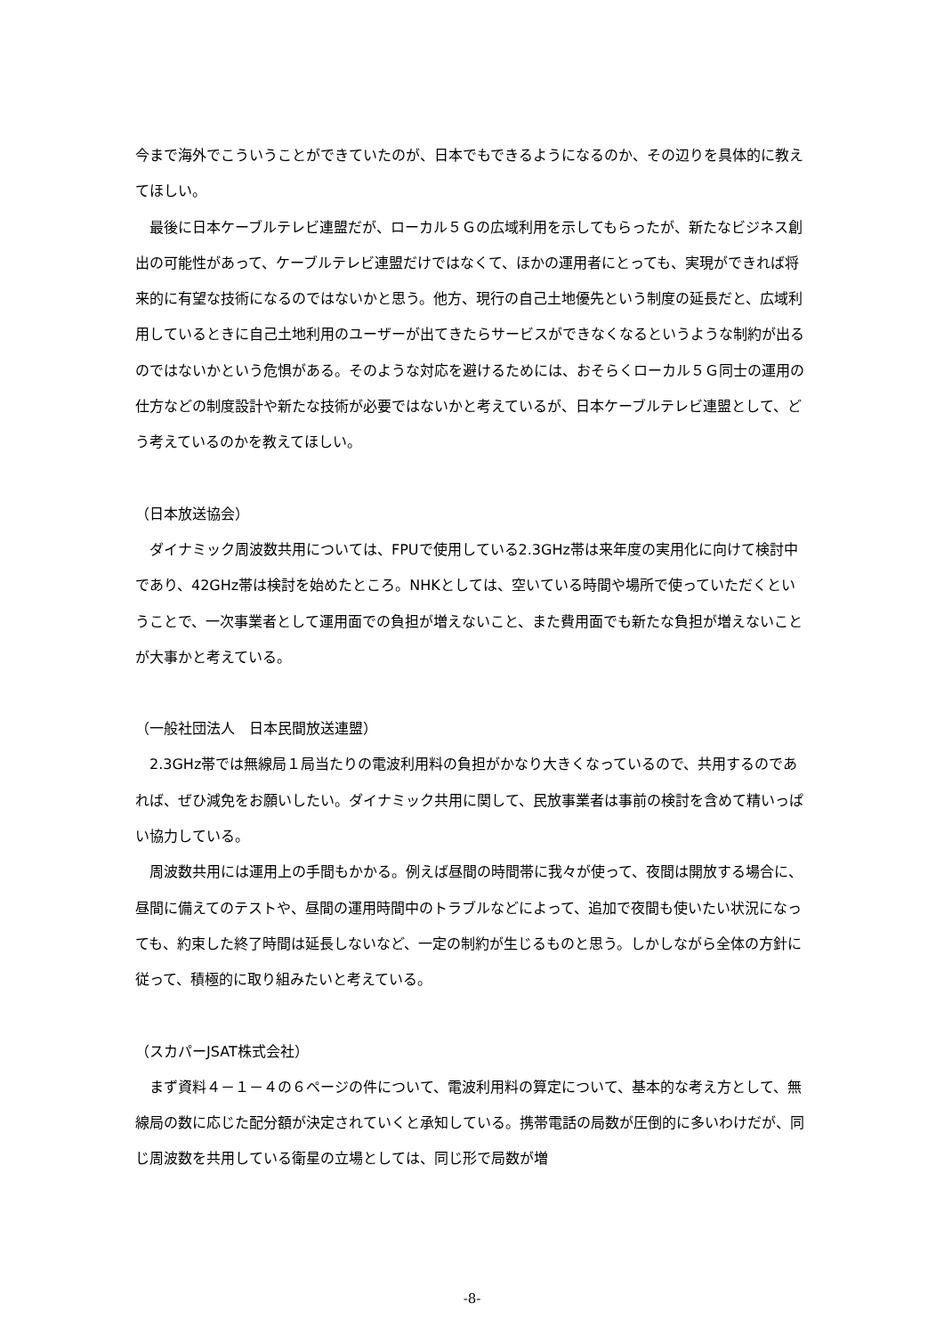今まで海外でこういうことができていたのが、日本でもできるようになるのか、その辺りを具体的に教えてほしい。
　最後に日本ケーブルテレビ連盟だが、ローカル５Ｇの広域利用を示してもらったが、新たなビジネス創出の可能性があって、ケーブルテレビ連盟だけではなくて、ほかの運用者にとっても、実現ができれば将来的に有望な技術になるのではないかと思う。他方、現行の自己土地優先という制度の延長だと、広域利用しているときに自己土地利用のユーザーが出てきたらサービスができなくなるというような制約が出るのではないかという危惧がある。そのような対応を避けるためには、おそらくローカル５Ｇ同士の運用の仕方などの制度設計や新たな技術が必要ではないかと考えているが、日本ケーブルテレビ連盟として、どう考えているのかを教えてほしい。
（日本放送協会）
　ダイナミック周波数共用については、FPUで使用している2.3GHz帯は来年度の実用化に向けて検討中であり、42GHz帯は検討を始めたところ。NHKとしては、空いている時間や場所で使っていただくということで、一次事業者として運用面での負担が増えないこと、また費用面でも新たな負担が増えないことが大事かと考えている。
（一般社団法人　日本民間放送連盟）
　2.3GHz帯では無線局１局当たりの電波利用料の負担がかなり大きくなっているので、共用するのであれば、ぜひ減免をお願いしたい。ダイナミック共用に関して、民放事業者は事前の検討を含めて精いっぱい協力している。
　周波数共用には運用上の手間もかかる。例えば昼間の時間帯に我々が使って、夜間は開放する場合に、昼間に備えてのテストや、昼間の運用時間中のトラブルなどによって、追加で夜間も使いたい状況になっても、約束した終了時間は延長しないなど、一定の制約が生じるものと思う。しかしながら全体の方針に従って、積極的に取り組みたいと考えている。
（スカパーJSAT株式会社）
　まず資料４－１－４の６ページの件について、電波利用料の算定について、基本的な考え方として、無線局の数に応じた配分額が決定されていくと承知している。携帯電話の局数が圧倒的に多いわけだが、同じ周波数を共用している衛星の立場としては、同じ形で局数が増
-8-